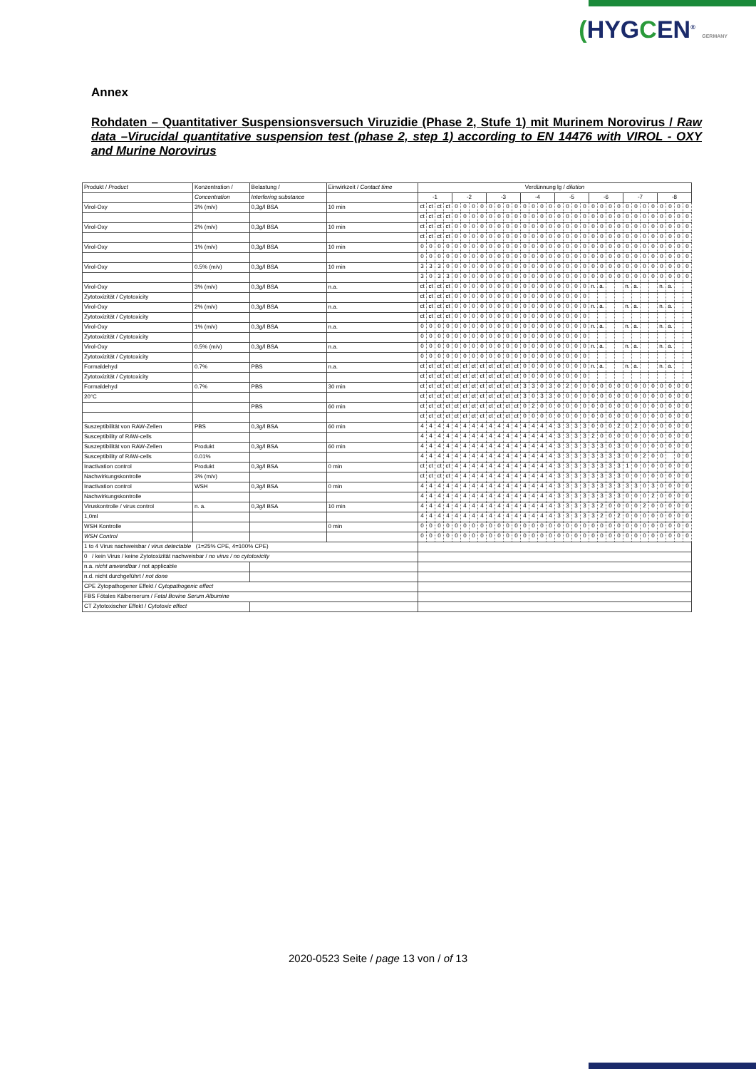(HYGCEN<sup>®</sup> GERMANY
Annex
Rohdaten – Quantitativer Suspensionsversuch Viruzidie (Phase 2, Stufe 1) mit Murinem Norovirus / Raw data –Virucidal quantitative suspension test (phase 2, step 1) according to EN 14476 with VIROL - OXY and Murine Norovirus
| Produkt / Product | Konzentration / | Belastung / | Einwirkzeit / Contact time | Verdünnung lg / dilution | | | | | | | | | | | | | | | | | | | | | | | | | | | | | | | |
| --- | --- | --- | --- | --- | --- | --- | --- | --- | --- | --- | --- | --- | --- | --- | --- | --- | --- | --- | --- | --- | --- | --- | --- | --- | --- | --- | --- | --- | --- | --- | --- | --- | --- | --- | --- |
| | Concentration | Interfering substance | | -1 | | | | -2 | | | | -3 | | | | -4 | | | | -5 | | | | -6 | | | | -7 | | | | -8 | | | |
| Virol-Oxy | 3% (m/v) | 0,3g/l BSA | 10 min | ct | ct | ct | ct | 0 | 0 | 0 | 0 | 0 | 0 | 0 | 0 | 0 | 0 | 0 | 0 | 0 | 0 | 0 | 0 | 0 | 0 | 0 | 0 | 0 | 0 | 0 | 0 | 0 | 0 | 0 | 0 |
| | | | | ct | ct | ct | ct | 0 | 0 | 0 | 0 | 0 | 0 | 0 | 0 | 0 | 0 | 0 | 0 | 0 | 0 | 0 | 0 | 0 | 0 | 0 | 0 | 0 | 0 | 0 | 0 | 0 | 0 | 0 | 0 |
| Virol-Oxy | 2% (m/v) | 0,3g/l BSA | 10 min | ct | ct | ct | ct | 0 | 0 | 0 | 0 | 0 | 0 | 0 | 0 | 0 | 0 | 0 | 0 | 0 | 0 | 0 | 0 | 0 | 0 | 0 | 0 | 0 | 0 | 0 | 0 | 0 | 0 | 0 | 0 |
| | | | | ct | ct | ct | ct | 0 | 0 | 0 | 0 | 0 | 0 | 0 | 0 | 0 | 0 | 0 | 0 | 0 | 0 | 0 | 0 | 0 | 0 | 0 | 0 | 0 | 0 | 0 | 0 | 0 | 0 | 0 | 0 |
| Virol-Oxy | 1% (m/v) | 0,3g/l BSA | 10 min | 0 | 0 | 0 | 0 | 0 | 0 | 0 | 0 | 0 | 0 | 0 | 0 | 0 | 0 | 0 | 0 | 0 | 0 | 0 | 0 | 0 | 0 | 0 | 0 | 0 | 0 | 0 | 0 | 0 | 0 | 0 | 0 |
| | | | | 0 | 0 | 0 | 0 | 0 | 0 | 0 | 0 | 0 | 0 | 0 | 0 | 0 | 0 | 0 | 0 | 0 | 0 | 0 | 0 | 0 | 0 | 0 | 0 | 0 | 0 | 0 | 0 | 0 | 0 | 0 | 0 |
| Virol-Oxy | 0.5% (m/v) | 0,3g/l BSA | 10 min | 3 | 3 | 3 | 0 | 0 | 0 | 0 | 0 | 0 | 0 | 0 | 0 | 0 | 0 | 0 | 0 | 0 | 0 | 0 | 0 | 0 | 0 | 0 | 0 | 0 | 0 | 0 | 0 | 0 | 0 | 0 | 0 |
| | | | | 3 | 0 | 3 | 3 | 0 | 0 | 0 | 0 | 0 | 0 | 0 | 0 | 0 | 0 | 0 | 0 | 0 | 0 | 0 | 0 | 0 | 0 | 0 | 0 | 0 | 0 | 0 | 0 | 0 | 0 | 0 | 0 |
| Virol-Oxy | 3% (m/v) | 0,3g/l BSA | n.a. | ct | ct | ct | ct | 0 | 0 | 0 | 0 | 0 | 0 | 0 | 0 | 0 | 0 | 0 | 0 | 0 | 0 | 0 | 0 | n. | a. | | | n. | a. | | | n. | a. | | |
| Zytotoxizität / Cytotoxicity | | | | ct | ct | ct | ct | 0 | 0 | 0 | 0 | 0 | 0 | 0 | 0 | 0 | 0 | 0 | 0 | 0 | 0 | 0 | 0 | | | | | | | | | | | | |
| Virol-Oxy | 2% (m/v) | 0,3g/l BSA | n.a. | ct | ct | ct | ct | 0 | 0 | 0 | 0 | 0 | 0 | 0 | 0 | 0 | 0 | 0 | 0 | 0 | 0 | 0 | 0 | n. | a. | | | n. | a. | | | n. | a. | | |
| Zytotoxizität / Cytotoxicity | | | | ct | ct | ct | ct | 0 | 0 | 0 | 0 | 0 | 0 | 0 | 0 | 0 | 0 | 0 | 0 | 0 | 0 | 0 | 0 | | | | | | | | | | | | |
| Virol-Oxy | 1% (m/v) | 0,3g/l BSA | n.a. | 0 | 0 | 0 | 0 | 0 | 0 | 0 | 0 | 0 | 0 | 0 | 0 | 0 | 0 | 0 | 0 | 0 | 0 | 0 | 0 | n. | a. | | | n. | a. | | | n. | a. | | |
| Zytotoxizität / Cytotoxicity | | | | 0 | 0 | 0 | 0 | 0 | 0 | 0 | 0 | 0 | 0 | 0 | 0 | 0 | 0 | 0 | 0 | 0 | 0 | 0 | 0 | | | | | | | | | | | | |
| Virol-Oxy | 0.5% (m/v) | 0,3g/l BSA | n.a. | 0 | 0 | 0 | 0 | 0 | 0 | 0 | 0 | 0 | 0 | 0 | 0 | 0 | 0 | 0 | 0 | 0 | 0 | 0 | 0 | n. | a. | | | n. | a. | | | n. | a. | | |
| Zytotoxizität / Cytotoxicity | | | | 0 | 0 | 0 | 0 | 0 | 0 | 0 | 0 | 0 | 0 | 0 | 0 | 0 | 0 | 0 | 0 | 0 | 0 | 0 | 0 | | | | | | | | | | | | |
| Formaldehyd | 0.7% | PBS | n.a. | ct | ct | ct | ct | ct | ct | ct | ct | ct | ct | ct | ct | 0 | 0 | 0 | 0 | 0 | 0 | 0 | 0 | n. | a. | | | n. | a. | | | n. | a. | | |
| Zytotoxizität / Cytotoxicity | | | | ct | ct | ct | ct | ct | ct | ct | ct | ct | ct | ct | ct | 0 | 0 | 0 | 0 | 0 | 0 | 0 | 0 | | | | | | | | | | | | |
| Formaldehyd | 0.7% | PBS | 30 min | ct | ct | ct | ct | ct | ct | ct | ct | ct | ct | ct | ct | 3 | 3 | 0 | 3 | 0 | 2 | 0 | 0 | 0 | 0 | 0 | 0 | 0 | 0 | 0 | 0 | 0 | 0 | 0 | 0 |
| 20°C | | | | ct | ct | ct | ct | ct | ct | ct | ct | ct | ct | ct | ct | 3 | 0 | 3 | 3 | 0 | 0 | 0 | 0 | 0 | 0 | 0 | 0 | 0 | 0 | 0 | 0 | 0 | 0 | 0 | 0 |
| | | PBS | 60 min | ct | ct | ct | ct | ct | ct | ct | ct | ct | ct | ct | ct | 0 | 2 | 0 | 0 | 0 | 0 | 0 | 0 | 0 | 0 | 0 | 0 | 0 | 0 | 0 | 0 | 0 | 0 | 0 | 0 |
| | | | | ct | ct | ct | ct | ct | ct | ct | ct | ct | ct | ct | ct | 0 | 0 | 0 | 0 | 0 | 0 | 0 | 0 | 0 | 0 | 0 | 0 | 0 | 0 | 0 | 0 | 0 | 0 | 0 | 0 |
| Suszeptibilität von RAW-Zellen | PBS | 0,3g/l BSA | 60 min | 4 | 4 | 4 | 4 | 4 | 4 | 4 | 4 | 4 | 4 | 4 | 4 | 4 | 4 | 4 | 4 | 3 | 3 | 3 | 3 | 0 | 0 | 0 | 2 | 0 | 2 | 0 | 0 | 0 | 0 | 0 | 0 |
| Susceptibility of RAW-cells | | | | 4 | 4 | 4 | 4 | 4 | 4 | 4 | 4 | 4 | 4 | 4 | 4 | 4 | 4 | 4 | 4 | 3 | 3 | 3 | 3 | 2 | 0 | 0 | 0 | 0 | 0 | 0 | 0 | 0 | 0 | 0 | 0 |
| Suszeptibilität von RAW-Zellen | Produkt | 0,3g/l BSA | 60 min | 4 | 4 | 4 | 4 | 4 | 4 | 4 | 4 | 4 | 4 | 4 | 4 | 4 | 4 | 4 | 4 | 3 | 3 | 3 | 3 | 3 | 3 | 0 | 3 | 0 | 0 | 0 | 0 | 0 | 0 | 0 | 0 |
| Susceptibility of RAW-cells | 0.01% | | | 4 | 4 | 4 | 4 | 4 | 4 | 4 | 4 | 4 | 4 | 4 | 4 | 4 | 4 | 4 | 4 | 3 | 3 | 3 | 3 | 3 | 3 | 3 | 3 | 0 | 0 | 2 | 0 | 0 | | 0 | 0 |
| Inactivation control | Produkt | 0,3g/l BSA | 0 min | ct | ct | ct | ct | 4 | 4 | 4 | 4 | 4 | 4 | 4 | 4 | 4 | 4 | 4 | 4 | 3 | 3 | 3 | 3 | 3 | 3 | 3 | 3 | 1 | 0 | 0 | 0 | 0 | 0 | 0 | 0 |
| Nachwirkungskontrolle | 3% (m/v) | | | ct | ct | ct | ct | 4 | 4 | 4 | 4 | 4 | 4 | 4 | 4 | 4 | 4 | 4 | 4 | 3 | 3 | 3 | 3 | 3 | 3 | 3 | 3 | 0 | 0 | 0 | 0 | 0 | 0 | 0 | 0 |
| Inactivation control | WSH | 0,3g/l BSA | 0 min | 4 | 4 | 4 | 4 | 4 | 4 | 4 | 4 | 4 | 4 | 4 | 4 | 4 | 4 | 4 | 4 | 3 | 3 | 3 | 3 | 3 | 3 | 3 | 3 | 3 | 3 | 0 | 3 | 0 | 0 | 0 | 0 |
| Nachwirkungskontrolle | | | | 4 | 4 | 4 | 4 | 4 | 4 | 4 | 4 | 4 | 4 | 4 | 4 | 4 | 4 | 4 | 4 | 3 | 3 | 3 | 3 | 3 | 3 | 3 | 3 | 0 | 0 | 0 | 2 | 0 | 0 | 0 | 0 |
| Viruskontrolle / virus control | n. a. | 0,3g/l BSA | 10 min | 4 | 4 | 4 | 4 | 4 | 4 | 4 | 4 | 4 | 4 | 4 | 4 | 4 | 4 | 4 | 4 | 3 | 3 | 3 | 3 | 3 | 2 | 0 | 0 | 0 | 0 | 2 | 0 | 0 | 0 | 0 | 0 |
| 1,0ml | | | | 4 | 4 | 4 | 4 | 4 | 4 | 4 | 4 | 4 | 4 | 4 | 4 | 4 | 4 | 4 | 4 | 3 | 3 | 3 | 3 | 3 | 2 | 0 | 2 | 0 | 0 | 0 | 0 | 0 | 0 | 0 | 0 |
| WSH Kontrolle | | | 0 min | 0 | 0 | 0 | 0 | 0 | 0 | 0 | 0 | 0 | 0 | 0 | 0 | 0 | 0 | 0 | 0 | 0 | 0 | 0 | 0 | 0 | 0 | 0 | 0 | 0 | 0 | 0 | 0 | 0 | 0 | 0 | 0 |
| WSH Control | | | | 0 | 0 | 0 | 0 | 0 | 0 | 0 | 0 | 0 | 0 | 0 | 0 | 0 | 0 | 0 | 0 | 0 | 0 | 0 | 0 | 0 | 0 | 0 | 0 | 0 | 0 | 0 | 0 | 0 | 0 | 0 | 0 |
| 1 to 4 Virus nachweisbar / virus detectable (1=25% CPE, 4=100% CPE) | | | | | | | | | | | | | | | | | | | | | | | | | | | | | | | | | | | |
| 0 / kein Virus / keine Zytotoxizität nachweisbar / no virus / no cytotoxicity | | | | | | | | | | | | | | | | | | | | | | | | | | | | | | | | | | | |
| n.a. nicht anwendbar / not applicable | | | | | | | | | | | | | | | | | | | | | | | | | | | | | | | | | | | |
| n.d. nicht durchgeführt / not done | | | | | | | | | | | | | | | | | | | | | | | | | | | | | | | | | | | |
| CPE Zytopathogener Effekt / Cytopathogenic effect | | | | | | | | | | | | | | | | | | | | | | | | | | | | | | | | | | | |
| FBS Fötales Kälberserum / Fetal Bovine Serum Albumine | | | | | | | | | | | | | | | | | | | | | | | | | | | | | | | | | | | |
| CT Zytotoxischer Effekt / Cytotoxic effect | | | | | | | | | | | | | | | | | | | | | | | | | | | | | | | | | | | |
2020-0523 Seite / page 13 von / of 13